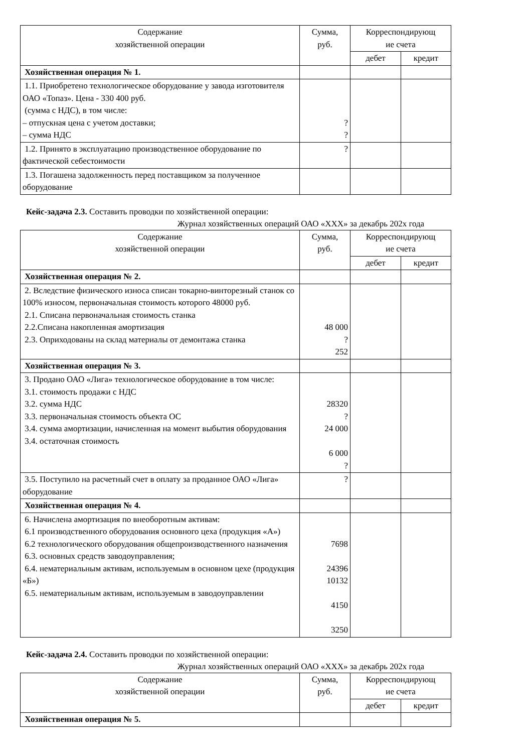| Содержание хозяйственной операции | Сумма, руб. | Корреспондирующ ие счета | |
| --- | --- | --- | --- |
| | | дебет | кредит |
| Хозяйственная операция № 1. | | | |
| 1.1. Приобретено технологическое оборудование у завода изготовителя ОАО «Топаз». Цена - 330 400 руб. (сумма с НДС), в том числе: – отпускная цена с учетом доставки; – сумма НДС | ? ? | | |
| 1.2. Принято в эксплуатацию производственное оборудование по фактической себестоимости | ? | | |
| 1.3. Погашена задолженность перед поставщиком за полученное оборудование | | | |
Кейс-задача 2.3. Составить проводки по хозяйственной операции:
Журнал хозяйственных операций ОАО «ХХХ» за декабрь 202х года
| Содержание хозяйственной операции | Сумма, руб. | Корреспондирующ ие счета | |
| --- | --- | --- | --- |
| | | дебет | кредит |
| Хозяйственная операция № 2. | | | |
| 2. Вследствие физического износа списан токарно-винторезный станок со 100% износом, первоначальная стоимость которого 48000 руб. 2.1. Списана первоначальная стоимость станка 2.2.Списана накопленная амортизация 2.3. Оприходованы на склад материалы от демонтажа станка | 48 000 ? 252 | | |
| Хозяйственная операция № 3. | | | |
| 3. Продано ОАО «Лига» технологическое оборудование в том числе: 3.1. стоимость продажи с НДС 3.2. сумма НДС 3.3. первоначальная стоимость объекта ОС 3.4. сумма амортизации, начисленная на момент выбытия оборудования 3.4. остаточная стоимость | 28320 ? 24 000 6 000 ? | | |
| 3.5. Поступило на расчетный счет в оплату за проданное ОАО «Лига» оборудование | ? | | |
| Хозяйственная операция № 4. | | | |
| 6. Начислена амортизация по внеоборотным активам: 6.1 производственного оборудования основного цеха (продукция «А») 6.2 технологического оборудования общепроизводственного назначения 6.3. основных средств заводоуправления; 6.4. нематериальным активам, используемым в основном цехе (продукция «Б») 6.5. нематериальным активам, используемым в заводоуправлении | 7698 24396 10132 4150 3250 | | |
Кейс-задача 2.4. Составить проводки по хозяйственной операции:
Журнал хозяйственных операций ОАО «ХХХ» за декабрь 202х года
| Содержание хозяйственной операции | Сумма, руб. | Корреспондирующ ие счета | |
| --- | --- | --- | --- |
| | | дебет | кредит |
| Хозяйственная операция № 5. | | | |